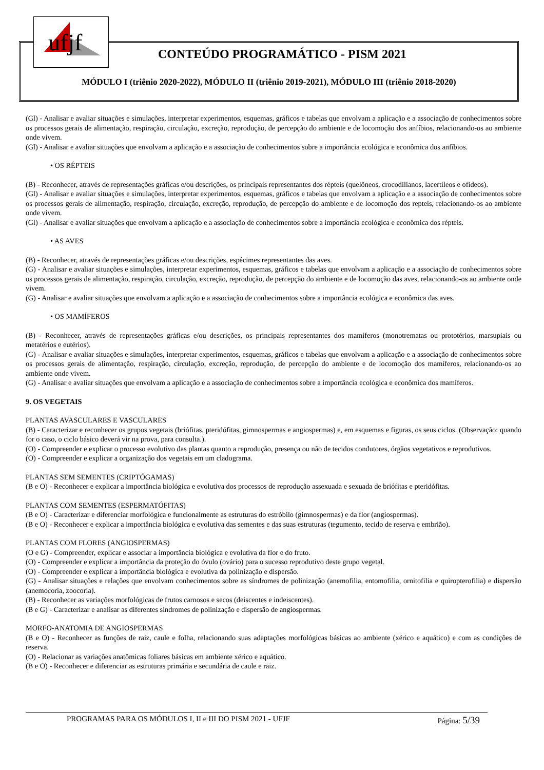ufjf
CONTEÚDO PROGRAMÁTICO - PISM 2021
MÓDULO I (triênio 2020-2022), MÓDULO II (triênio 2019-2021), MÓDULO III (triênio 2018-2020)
(Gl) - Analisar e avaliar situações e simulações, interpretar experimentos, esquemas, gráficos e tabelas que envolvam a aplicação e a associação de conhecimentos sobre os processos gerais de alimentação, respiração, circulação, excreção, reprodução, de percepção do ambiente e de locomoção dos anfíbios, relacionando-os ao ambiente onde vivem.
(Gl) - Analisar e avaliar situações que envolvam a aplicação e a associação de conhecimentos sobre a importância ecológica e econômica dos anfíbios.
• OS RÉPTEIS
(B) - Reconhecer, através de representações gráficas e/ou descrições, os principais representantes dos répteis (quelôneos, crocodilianos, lacertíleos e ofídeos).
(Gl) - Analisar e avaliar situações e simulações, interpretar experimentos, esquemas, gráficos e tabelas que envolvam a aplicação e a associação de conhecimentos sobre os processos gerais de alimentação, respiração, circulação, excreção, reprodução, de percepção do ambiente e de locomoção dos repteis, relacionando-os ao ambiente onde vivem.
(Gl) - Analisar e avaliar situações que envolvam a aplicação e a associação de conhecimentos sobre a importância ecológica e econômica dos répteis.
• AS AVES
(B) - Reconhecer, através de representações gráficas e/ou descrições, espécimes representantes das aves.
(G) - Analisar e avaliar situações e simulações, interpretar experimentos, esquemas, gráficos e tabelas que envolvam a aplicação e a associação de conhecimentos sobre os processos gerais de alimentação, respiração, circulação, excreção, reprodução, de percepção do ambiente e de locomoção das aves, relacionando-os ao ambiente onde vivem.
(G) - Analisar e avaliar situações que envolvam a aplicação e a associação de conhecimentos sobre a importância ecológica e econômica das aves.
• OS MAMÍFEROS
(B) - Reconhecer, através de representações gráficas e/ou descrições, os principais representantes dos mamíferos (monotrematas ou prototérios, marsupiais ou metatérios e eutérios).
(G) - Analisar e avaliar situações e simulações, interpretar experimentos, esquemas, gráficos e tabelas que envolvam a aplicação e a associação de conhecimentos sobre os processos gerais de alimentação, respiração, circulação, excreção, reprodução, de percepção do ambiente e de locomoção dos mamíferos, relacionando-os ao ambiente onde vivem.
(G) - Analisar e avaliar situações que envolvam a aplicação e a associação de conhecimentos sobre a importância ecológica e econômica dos mamíferos.
9. OS VEGETAIS
PLANTAS AVASCULARES E VASCULARES
(B) - Caracterizar e reconhecer os grupos vegetais (briófitas, pteridófitas, gimnospermas e angiospermas) e, em esquemas e figuras, os seus ciclos. (Observação: quando for o caso, o ciclo básico deverá vir na prova, para consulta.).
(O) - Compreender e explicar o processo evolutivo das plantas quanto a reprodução, presença ou não de tecidos condutores, órgãos vegetativos e reprodutivos.
(O) - Compreender e explicar a organização dos vegetais em um cladograma.
PLANTAS SEM SEMENTES (CRIPTÓGAMAS)
(B e O) - Reconhecer e explicar a importância biológica e evolutiva dos processos de reprodução assexuada e sexuada de briófitas e pteridófitas.
PLANTAS COM SEMENTES (ESPERMATÓFITAS)
(B e O) - Caracterizar e diferenciar morfológica e funcionalmente as estruturas do estróbilo (gimnospermas) e da flor (angiospermas).
(B e O) - Reconhecer e explicar a importância biológica e evolutiva das sementes e das suas estruturas (tegumento, tecido de reserva e embrião).
PLANTAS COM FLORES (ANGIOSPERMAS)
(O e G) - Compreender, explicar e associar a importância biológica e evolutiva da flor e do fruto.
(O) - Compreender e explicar a importância da proteção do óvulo (ovário) para o sucesso reprodutivo deste grupo vegetal.
(O) - Compreender e explicar a importância biológica e evolutiva da polinização e dispersão.
(G) - Analisar situações e relações que envolvam conhecimentos sobre as síndromes de polinização (anemofilia, entomofilia, ornitofilia e quiropterofilia) e dispersão (anemocoria, zoocoria).
(B) - Reconhecer as variações morfológicas de frutos carnosos e secos (deiscentes e indeiscentes).
(B e G) - Caracterizar e analisar as diferentes síndromes de polinização e dispersão de angiospermas.
MORFO-ANATOMIA DE ANGIOSPERMAS
(B e O) - Reconhecer as funções de raiz, caule e folha, relacionando suas adaptações morfológicas básicas ao ambiente (xérico e aquático) e com as condições de reserva.
(O) - Relacionar as variações anatômicas foliares básicas em ambiente xérico e aquático.
(B e O) - Reconhecer e diferenciar as estruturas primária e secundária de caule e raiz.
PROGRAMAS PARA OS MÓDULOS I, II e III DO PISM 2021 - UFJF Página: 5/39